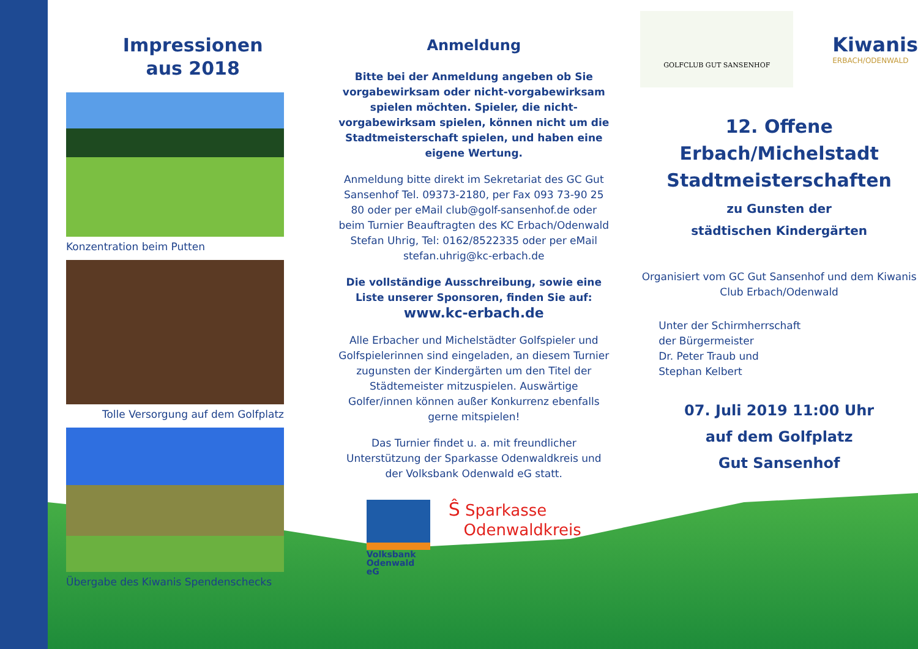Impressionen
aus 2018
Konzentration beim Putten
Tolle Versorgung auf dem Golfplatz
Übergabe des Kiwanis Spendenschecks
Anmeldung
Bitte bei der Anmeldung angeben ob Sie vorga­bewirksam oder nicht-vorgabewirksam spielen möchten. Spieler, die nicht-vorgabewirksam spielen, können nicht um die Stadtmeisterschaft spielen, und haben eine eigene Wertung.
Anmeldung bitte direkt im Sekretariat des GC Gut Sansenhof Tel. 09373-2180, per Fax 093 73-90 25 80 oder per eMail club@golf-sansenhof.de oder beim Turnier Beauftragten des KC Erbach/Odenwald Stefan Uhrig, Tel: 0162/8522335 oder per eMail stefan.uhrig@kc-erbach.de
Die vollständige Ausschreibung, sowie eine Liste unserer Sponsoren, finden Sie auf:
www.kc-erbach.de
Alle Erbacher und Michelstädter Golfspieler und Golfspielerinnen sind eingeladen, an diesem Turnier zugunsten der Kindergärten um den Titel der Städte­meister mitzuspielen. Auswärtige Golfer/innen kön­nen außer Konkurrenz ebenfalls gerne mitspielen!
Das Turnier findet u. a. mit freundlicher Unterstützung der Sparkasse Odenwaldkreis und der Volksbank Odenwald eG statt.
Volksbank Odenwald eG
Ŝ Sparkasse
Odenwaldkreis
GOLFCLUB GUT SANSENHOF
Kiwanis
ERBACH/ODENWALD
12. Offene Erbach/Michelstadt
Stadtmeisterschaften
zu Gunsten der
städtischen Kindergärten
Organisiert vom GC Gut Sansenhof und dem Kiwanis Club Erbach/Odenwald
Unter der Schirmherrschaft
der Bürgermeister
Dr. Peter Traub und
Stephan Kelbert
07. Juli 2019 11:00 Uhr
auf dem Golfplatz
Gut Sansenhof